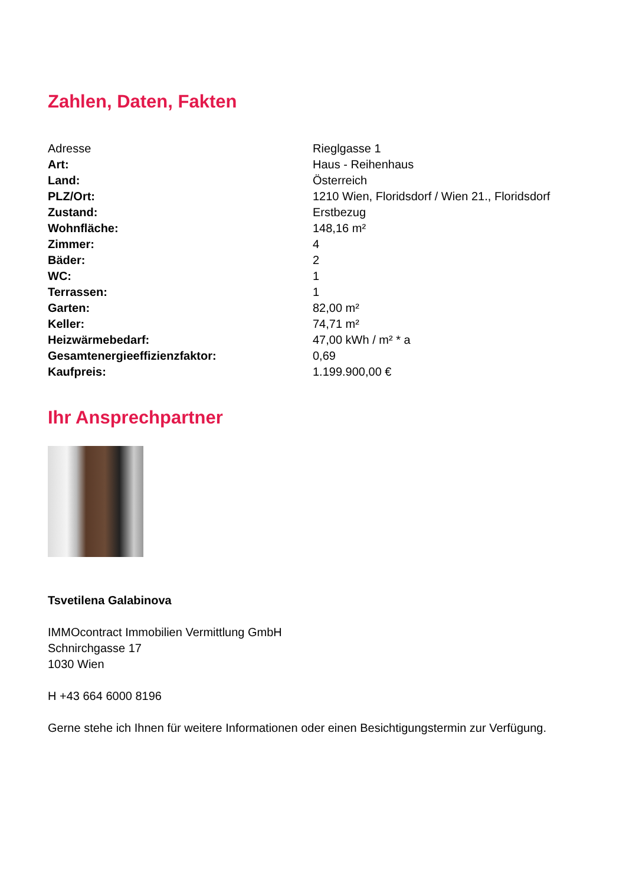Zahlen, Daten, Fakten
| Adresse | Rieglgasse 1 |
| Art: | Haus - Reihenhaus |
| Land: | Österreich |
| PLZ/Ort: | 1210 Wien, Floridsdorf / Wien 21., Floridsdorf |
| Zustand: | Erstbezug |
| Wohnfläche: | 148,16 m² |
| Zimmer: | 4 |
| Bäder: | 2 |
| WC: | 1 |
| Terrassen: | 1 |
| Garten: | 82,00 m² |
| Keller: | 74,71 m² |
| Heizwärmebedarf: | 47,00 kWh / m² * a |
| Gesamtenergieeffizienzfaktor: | 0,69 |
| Kaufpreis: | 1.199.900,00 € |
Ihr Ansprechpartner
Tsvetilena Galabinova
IMMOcontract Immobilien Vermittlung GmbH
Schnirchgasse 17
1030 Wien
H +43 664 6000 8196
Gerne stehe ich Ihnen für weitere Informationen oder einen Besichtigungstermin zur Verfügung.